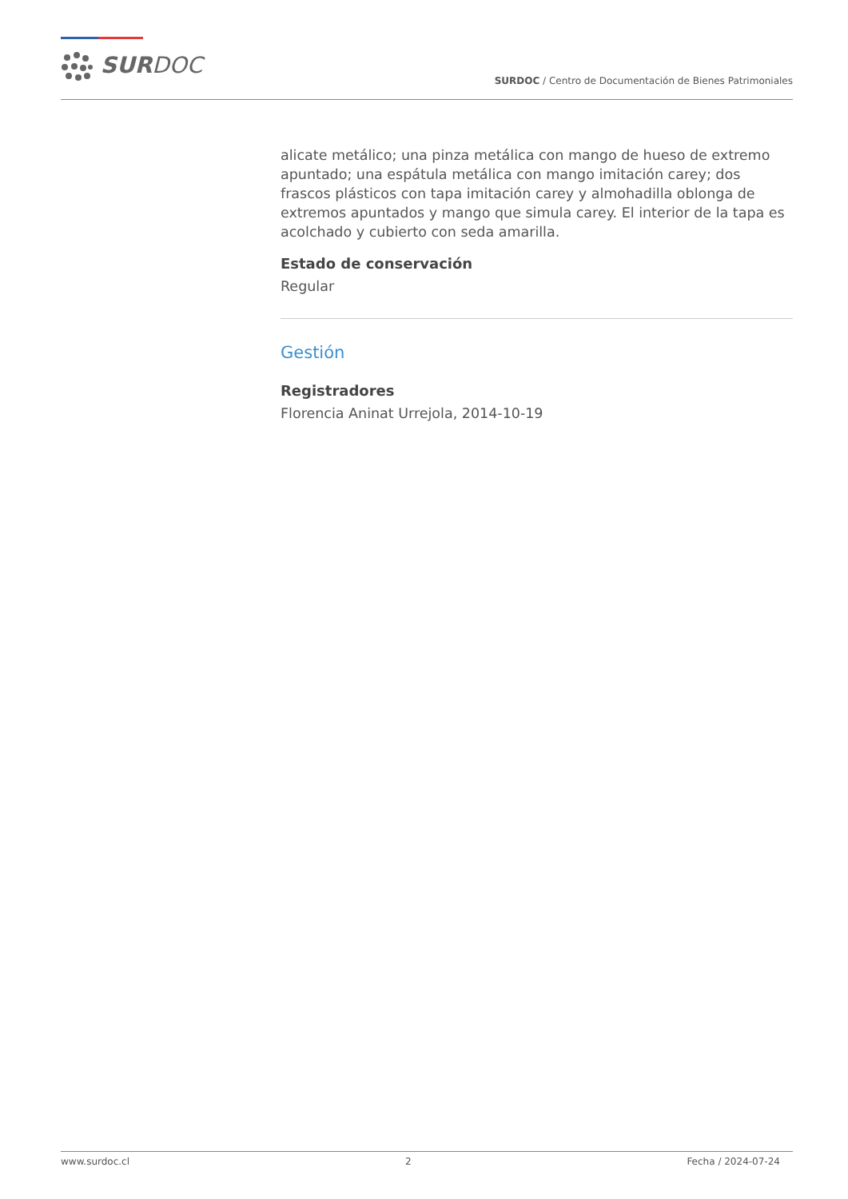SURDOC
SURDOC / Centro de Documentación de Bienes Patrimoniales
alicate metálico; una pinza metálica con mango de hueso de extremo apuntado; una espátula metálica con mango imitación carey; dos frascos plásticos con tapa imitación carey y almohadilla oblonga de extremos apuntados y mango que simula carey. El interior de la tapa es acolchado y cubierto con seda amarilla.
Estado de conservación
Regular
Gestión
Registradores
Florencia Aninat Urrejola, 2014-10-19
www.surdoc.cl 2 Fecha / 2024-07-24